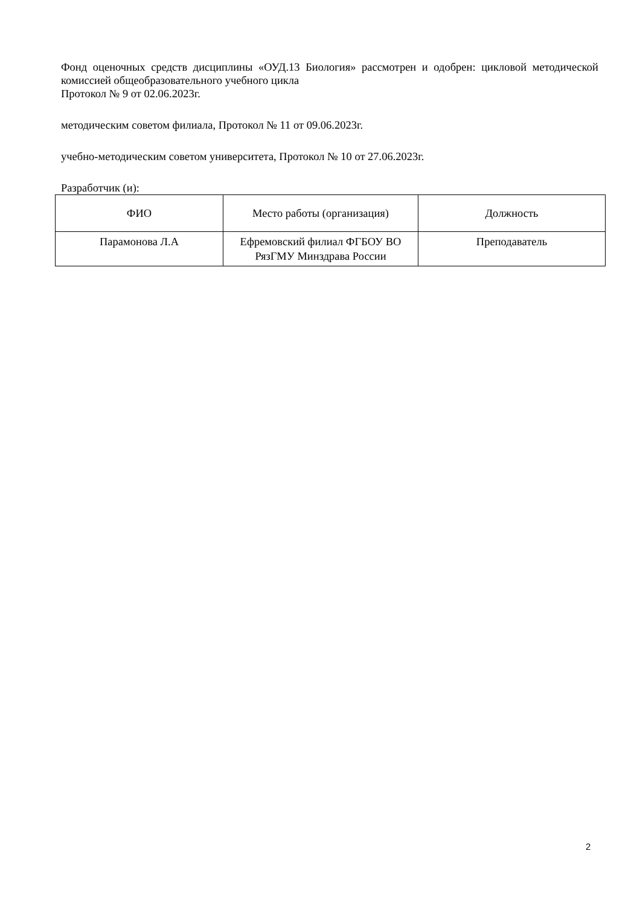Фонд оценочных средств дисциплины «ОУД.13 Биология» рассмотрен и одобрен: цикловой методической комиссией общеобразовательного учебного цикла
Протокол № 9 от 02.06.2023г.
методическим советом филиала, Протокол № 11 от 09.06.2023г.
учебно-методическим советом университета, Протокол № 10 от 27.06.2023г.
Разработчик (и):
| ФИО | Место работы (организация) | Должность |
| Парамонова Л.А | Ефремовский филиал ФГБОУ ВО РязГМУ Минздрава России | Преподаватель |
2